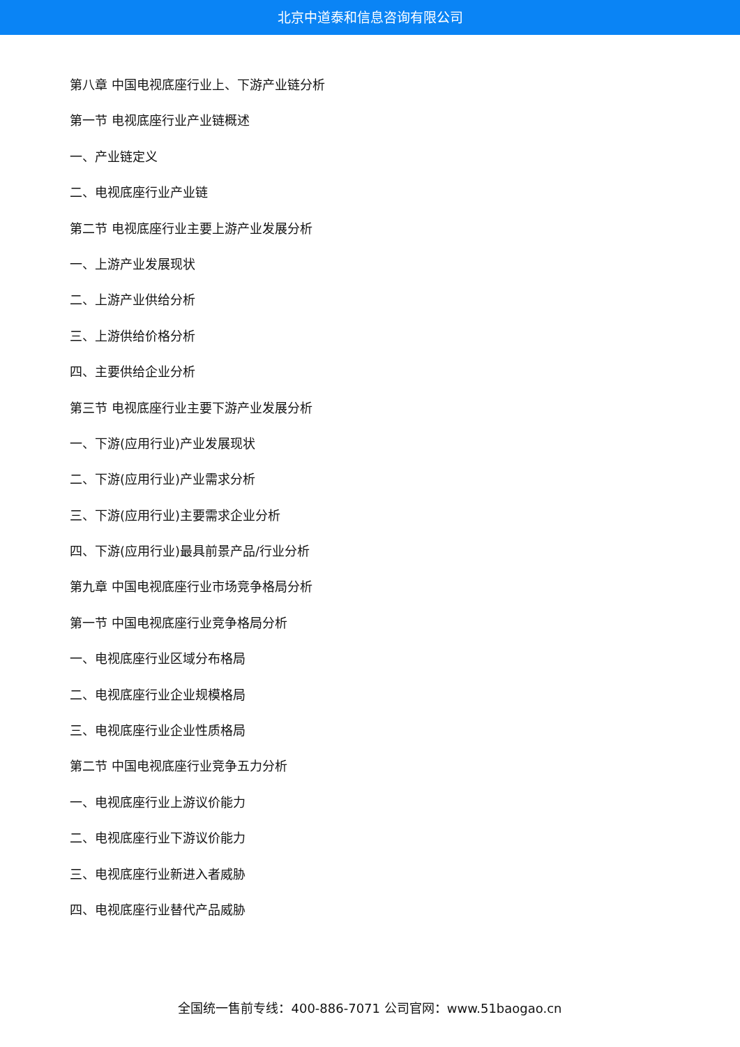北京中道泰和信息咨询有限公司
第八章 中国电视底座行业上、下游产业链分析
第一节 电视底座行业产业链概述
一、产业链定义
二、电视底座行业产业链
第二节 电视底座行业主要上游产业发展分析
一、上游产业发展现状
二、上游产业供给分析
三、上游供给价格分析
四、主要供给企业分析
第三节 电视底座行业主要下游产业发展分析
一、下游(应用行业)产业发展现状
二、下游(应用行业)产业需求分析
三、下游(应用行业)主要需求企业分析
四、下游(应用行业)最具前景产品/行业分析
第九章 中国电视底座行业市场竞争格局分析
第一节 中国电视底座行业竞争格局分析
一、电视底座行业区域分布格局
二、电视底座行业企业规模格局
三、电视底座行业企业性质格局
第二节 中国电视底座行业竞争五力分析
一、电视底座行业上游议价能力
二、电视底座行业下游议价能力
三、电视底座行业新进入者威胁
四、电视底座行业替代产品威胁
全国统一售前专线：400-886-7071 公司官网：www.51baogao.cn